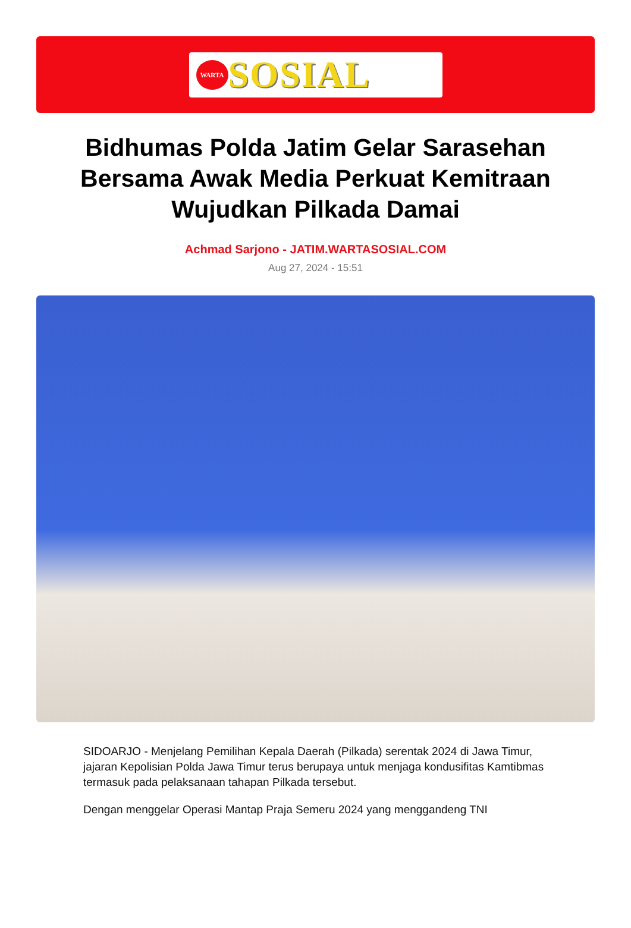WARTA
SOSIAL
Bidhumas Polda Jatim Gelar Sarasehan Bersama Awak Media Perkuat Kemitraan Wujudkan Pilkada Damai
Achmad Sarjono - JATIM.WARTASOSIAL.COM
Aug 27, 2024 - 15:51
SIDOARJO - Menjelang Pemilihan Kepala Daerah (Pilkada) serentak 2024 di Jawa Timur, jajaran Kepolisian Polda Jawa Timur terus berupaya untuk menjaga kondusifitas Kamtibmas termasuk pada pelaksanaan tahapan Pilkada tersebut.
Dengan menggelar Operasi Mantap Praja Semeru 2024 yang menggandeng TNI